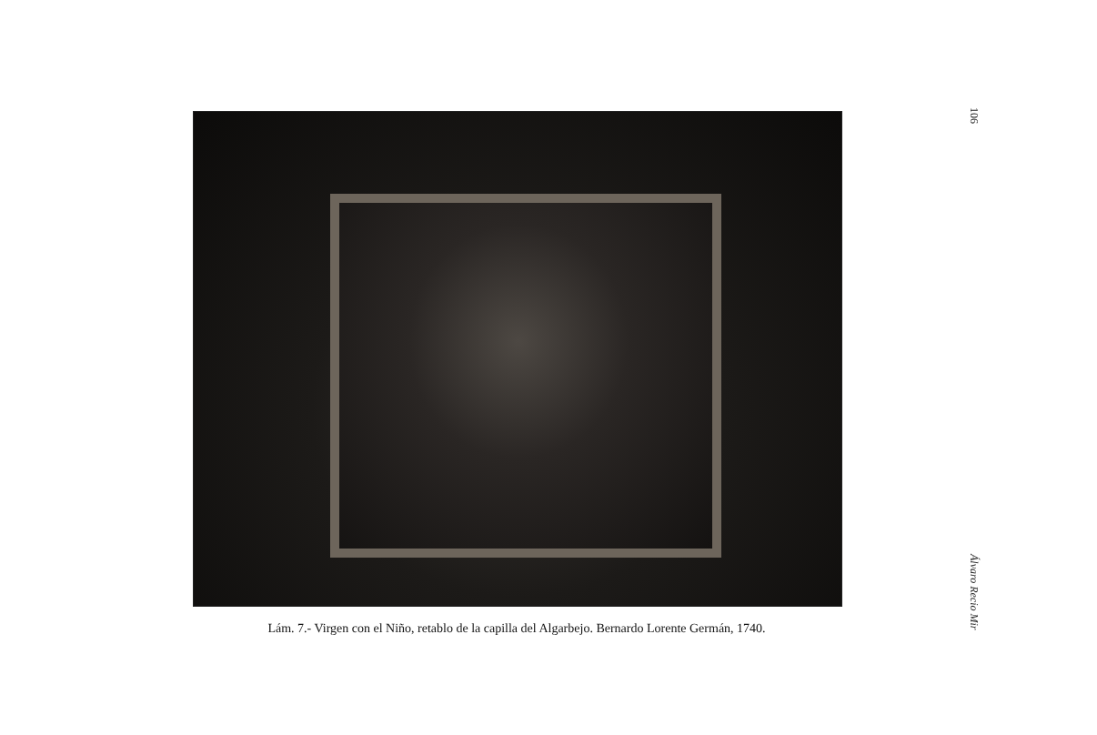Lám. 7.- Virgen con el Niño, retablo de la capilla del Algarbejo. Bernardo Lorente Germán, 1740.
106
Álvaro Recio Mir